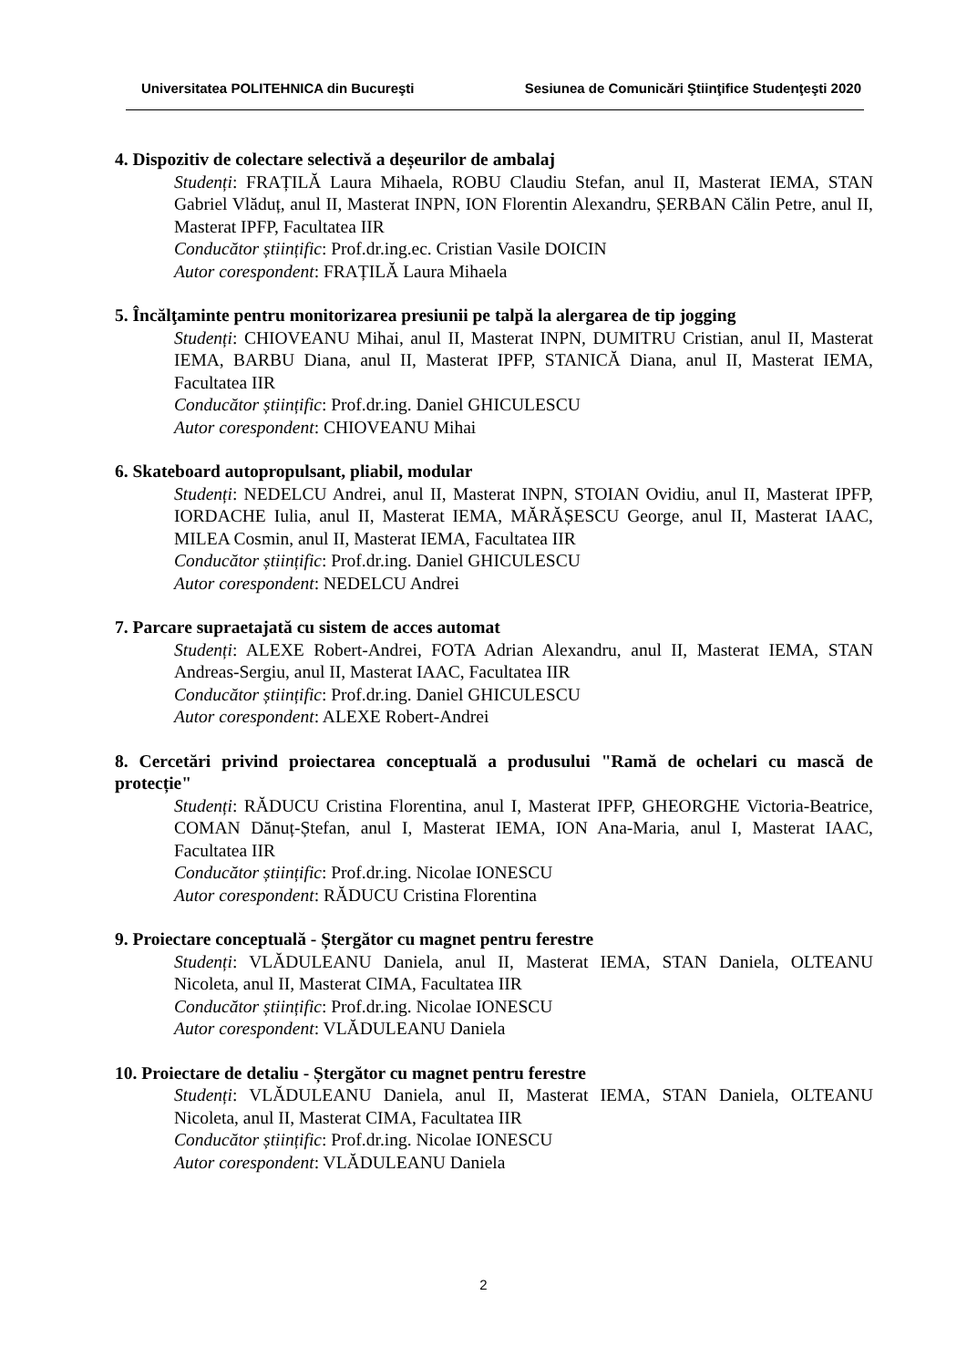Universitatea POLITEHNICA din Bucureşti Sesiunea de Comunicări Ştiinţifice Studenţeşti 2020
4. Dispozitiv de colectare selectivă a deșeurilor de ambalaj
Studenți: FRAȚILĂ Laura Mihaela, ROBU Claudiu Stefan, anul II, Masterat IEMA, STAN Gabriel Vlăduț, anul II, Masterat INPN, ION Florentin Alexandru, ȘERBAN Călin Petre, anul II, Masterat IPFP, Facultatea IIR
Conducător științific: Prof.dr.ing.ec. Cristian Vasile DOICIN
Autor corespondent: FRAȚILĂ Laura Mihaela
5. Încălţaminte pentru monitorizarea presiunii pe talpă la alergarea de tip jogging
Studenți: CHIOVEANU Mihai, anul II, Masterat INPN, DUMITRU Cristian, anul II, Masterat IEMA, BARBU Diana, anul II, Masterat IPFP, STANICĂ Diana, anul II, Masterat IEMA, Facultatea IIR
Conducător științific: Prof.dr.ing. Daniel GHICULESCU
Autor corespondent: CHIOVEANU Mihai
6. Skateboard autopropulsant, pliabil, modular
Studenți: NEDELCU Andrei, anul II, Masterat INPN, STOIAN Ovidiu, anul II, Masterat IPFP, IORDACHE Iulia, anul II, Masterat IEMA, MĂRĂȘESCU George, anul II, Masterat IAAC, MILEA Cosmin, anul II, Masterat IEMA, Facultatea IIR
Conducător științific: Prof.dr.ing. Daniel GHICULESCU
Autor corespondent: NEDELCU Andrei
7. Parcare supraetajată cu sistem de acces automat
Studenți: ALEXE Robert-Andrei, FOTA Adrian Alexandru, anul II, Masterat IEMA, STAN Andreas-Sergiu, anul II, Masterat IAAC, Facultatea IIR
Conducător științific: Prof.dr.ing. Daniel GHICULESCU
Autor corespondent: ALEXE Robert-Andrei
8. Cercetări privind proiectarea conceptuală a produsului "Ramă de ochelari cu mască de protecție"
Studenți: RĂDUCU Cristina Florentina, anul I, Masterat IPFP, GHEORGHE Victoria-Beatrice, COMAN Dănuț-Ștefan, anul I, Masterat IEMA, ION Ana-Maria, anul I, Masterat IAAC, Facultatea IIR
Conducător științific: Prof.dr.ing. Nicolae IONESCU
Autor corespondent: RĂDUCU Cristina Florentina
9. Proiectare conceptuală - Ștergător cu magnet pentru ferestre
Studenți: VLĂDULEANU Daniela, anul II, Masterat IEMA, STAN Daniela, OLTEANU Nicoleta, anul II, Masterat CIMA, Facultatea IIR
Conducător științific: Prof.dr.ing. Nicolae IONESCU
Autor corespondent: VLĂDULEANU Daniela
10. Proiectare de detaliu - Ștergător cu magnet pentru ferestre
Studenți: VLĂDULEANU Daniela, anul II, Masterat IEMA, STAN Daniela, OLTEANU Nicoleta, anul II, Masterat CIMA, Facultatea IIR
Conducător științific: Prof.dr.ing. Nicolae IONESCU
Autor corespondent: VLĂDULEANU Daniela
2